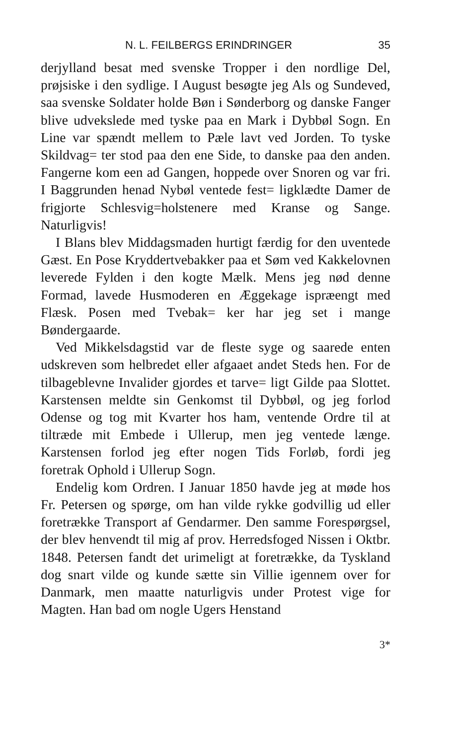N. L. FEILBERGS ERINDRINGER 35
derjylland besat med svenske Tropper i den nordlige Del, prøjsiske i den sydlige. I August besøgte jeg Als og Sundeved, saa svenske Soldater holde Bøn i Sønderborg og danske Fanger blive udvekslede med tyske paa en Mark i Dybbøl Sogn. En Line var spændt mellem to Pæle lavt ved Jorden. To tyske Skildvag= ter stod paa den ene Side, to danske paa den anden. Fangerne kom een ad Gangen, hoppede over Snoren og var fri. I Baggrunden henad Nybøl ventede fest= ligklædte Damer de frigjorte Schlesvig=holstenere med Kranse og Sange. Naturligvis!
I Blans blev Middagsmaden hurtigt færdig for den uventede Gæst. En Pose Kryddertvebakker paa et Søm ved Kakkelovnen leverede Fylden i den kogte Mælk. Mens jeg nød denne Formad, lavede Husmoderen en Æggekage ispræengt med Flæsk. Posen med Tvebak= ker har jeg set i mange Bøndergaarde.
Ved Mikkelsdagstid var de fleste syge og saarede enten udskreven som helbredet eller afgaaet andet Steds hen. For de tilbageblevne Invalider gjordes et tarve= ligt Gilde paa Slottet. Karstensen meldte sin Genkomst til Dybbøl, og jeg forlod Odense og tog mit Kvarter hos ham, ventende Ordre til at tiltræde mit Embede i Ullerup, men jeg ventede længe. Karstensen forlod jeg efter nogen Tids Forløb, fordi jeg foretrak Ophold i Ullerup Sogn.
Endelig kom Ordren. I Januar 1850 havde jeg at møde hos Fr. Petersen og spørge, om han vilde rykke godvillig ud eller foretrække Transport af Gendarmer. Den samme Forespørgsel, der blev henvendt til mig af prov. Herredsfoged Nissen i Oktbr. 1848. Petersen fandt det urimeligt at foretrække, da Tyskland dog snart vilde og kunde sætte sin Villie igennem over for Danmark, men maatte naturligvis under Protest vige for Magten. Han bad om nogle Ugers Henstand
3*